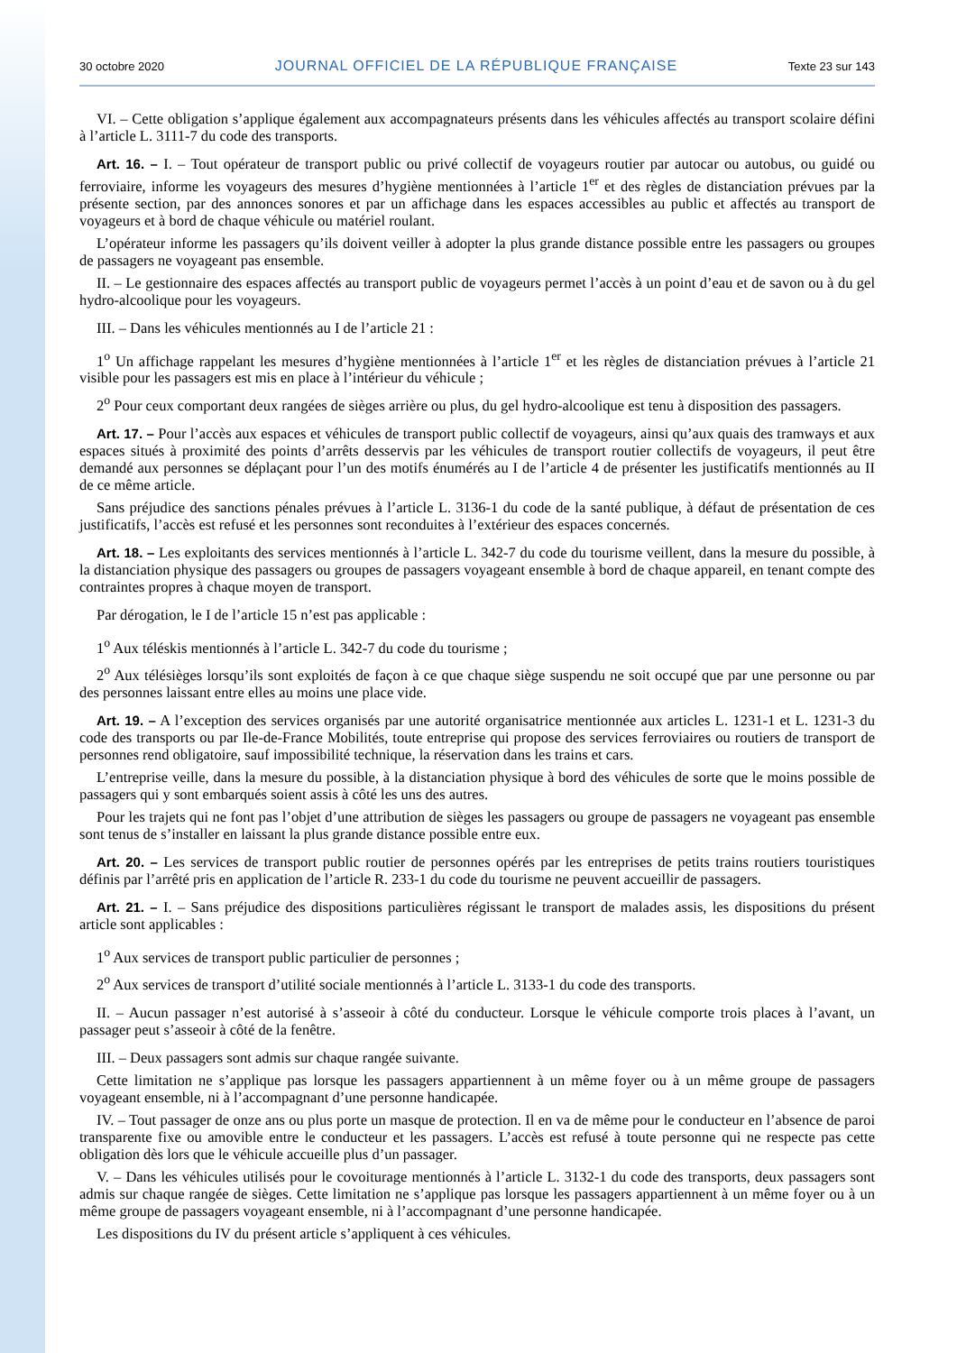30 octobre 2020 JOURNAL OFFICIEL DE LA RÉPUBLIQUE FRANÇAISE Texte 23 sur 143
VI. – Cette obligation s’applique également aux accompagnateurs présents dans les véhicules affectés au transport scolaire défini à l’article L. 3111-7 du code des transports.
Art. 16. – I. – Tout opérateur de transport public ou privé collectif de voyageurs routier par autocar ou autobus, ou guidé ou ferroviaire, informe les voyageurs des mesures d’hygiène mentionnées à l’article 1<sup>er</sup> et des règles de distanciation prévues par la présente section, par des annonces sonores et par un affichage dans les espaces accessibles au public et affectés au transport de voyageurs et à bord de chaque véhicule ou matériel roulant.
L’opérateur informe les passagers qu’ils doivent veiller à adopter la plus grande distance possible entre les passagers ou groupes de passagers ne voyageant pas ensemble.
II. – Le gestionnaire des espaces affectés au transport public de voyageurs permet l’accès à un point d’eau et de savon ou à du gel hydro-alcoolique pour les voyageurs.
III. – Dans les véhicules mentionnés au I de l’article 21 :
1<sup>o</sup> Un affichage rappelant les mesures d’hygiène mentionnées à l’article 1<sup>er</sup> et les règles de distanciation prévues à l’article 21 visible pour les passagers est mis en place à l’intérieur du véhicule ;
2<sup>o</sup> Pour ceux comportant deux rangées de sièges arrière ou plus, du gel hydro-alcoolique est tenu à disposition des passagers.
Art. 17. – Pour l’accès aux espaces et véhicules de transport public collectif de voyageurs, ainsi qu’aux quais des tramways et aux espaces situés à proximité des points d’arrêts desservis par les véhicules de transport routier collectifs de voyageurs, il peut être demandé aux personnes se déplaçant pour l’un des motifs énumérés au I de l’article 4 de présenter les justificatifs mentionnés au II de ce même article.
Sans préjudice des sanctions pénales prévues à l’article L. 3136-1 du code de la santé publique, à défaut de présentation de ces justificatifs, l’accès est refusé et les personnes sont reconduites à l’extérieur des espaces concernés.
Art. 18. – Les exploitants des services mentionnés à l’article L. 342-7 du code du tourisme veillent, dans la mesure du possible, à la distanciation physique des passagers ou groupes de passagers voyageant ensemble à bord de chaque appareil, en tenant compte des contraintes propres à chaque moyen de transport.
Par dérogation, le I de l’article 15 n’est pas applicable :
1<sup>o</sup> Aux téléskis mentionnés à l’article L. 342-7 du code du tourisme ;
2<sup>o</sup> Aux télésièges lorsqu’ils sont exploités de façon à ce que chaque siège suspendu ne soit occupé que par une personne ou par des personnes laissant entre elles au moins une place vide.
Art. 19. – A l’exception des services organisés par une autorité organisatrice mentionnée aux articles L. 1231-1 et L. 1231-3 du code des transports ou par Ile-de-France Mobilités, toute entreprise qui propose des services ferroviaires ou routiers de transport de personnes rend obligatoire, sauf impossibilité technique, la réservation dans les trains et cars.
L’entreprise veille, dans la mesure du possible, à la distanciation physique à bord des véhicules de sorte que le moins possible de passagers qui y sont embarqués soient assis à côté les uns des autres.
Pour les trajets qui ne font pas l’objet d’une attribution de sièges les passagers ou groupe de passagers ne voyageant pas ensemble sont tenus de s’installer en laissant la plus grande distance possible entre eux.
Art. 20. – Les services de transport public routier de personnes opérés par les entreprises de petits trains routiers touristiques définis par l’arrêté pris en application de l’article R. 233-1 du code du tourisme ne peuvent accueillir de passagers.
Art. 21. – I. – Sans préjudice des dispositions particulières régissant le transport de malades assis, les dispositions du présent article sont applicables :
1<sup>o</sup> Aux services de transport public particulier de personnes ;
2<sup>o</sup> Aux services de transport d’utilité sociale mentionnés à l’article L. 3133-1 du code des transports.
II. – Aucun passager n’est autorisé à s’asseoir à côté du conducteur. Lorsque le véhicule comporte trois places à l’avant, un passager peut s’asseoir à côté de la fenêtre.
III. – Deux passagers sont admis sur chaque rangée suivante.
Cette limitation ne s’applique pas lorsque les passagers appartiennent à un même foyer ou à un même groupe de passagers voyageant ensemble, ni à l’accompagnant d’une personne handicapée.
IV. – Tout passager de onze ans ou plus porte un masque de protection. Il en va de même pour le conducteur en l’absence de paroi transparente fixe ou amovible entre le conducteur et les passagers. L’accès est refusé à toute personne qui ne respecte pas cette obligation dès lors que le véhicule accueille plus d’un passager.
V. – Dans les véhicules utilisés pour le covoiturage mentionnés à l’article L. 3132-1 du code des transports, deux passagers sont admis sur chaque rangée de sièges. Cette limitation ne s’applique pas lorsque les passagers appartiennent à un même foyer ou à un même groupe de passagers voyageant ensemble, ni à l’accompagnant d’une personne handicapée.
Les dispositions du IV du présent article s’appliquent à ces véhicules.